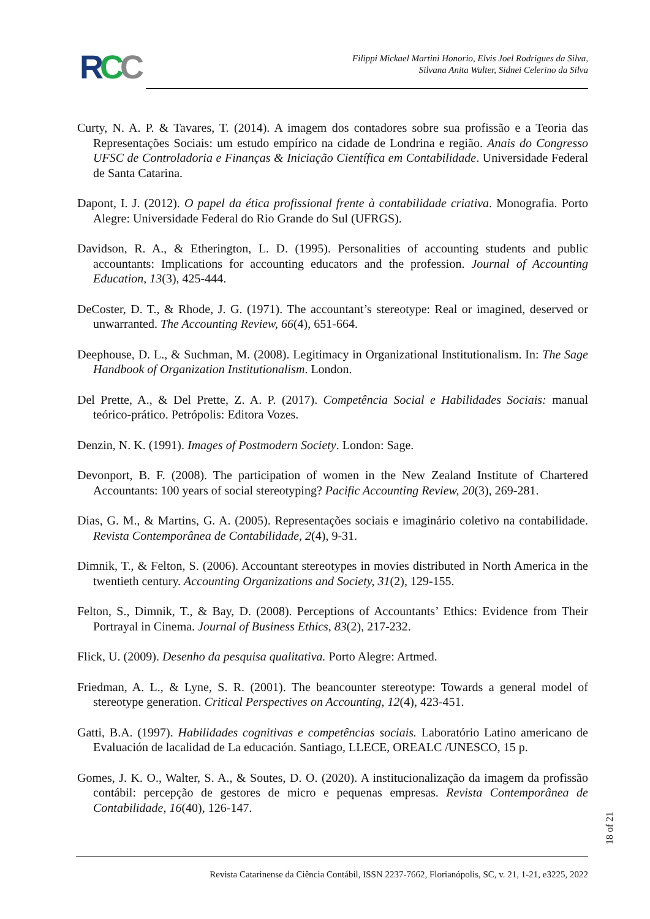RCC
Filippi Mickael Martini Honorio, Elvis Joel Rodrigues da Silva,
Silvana Anita Walter, Sidnei Celerino da Silva
Curty, N. A. P. & Tavares, T. (2014). A imagem dos contadores sobre sua profissão e a Teoria das Representações Sociais: um estudo empírico na cidade de Londrina e região. Anais do Congresso UFSC de Controladoria e Finanças & Iniciação Científica em Contabilidade. Universidade Federal de Santa Catarina.
Dapont, I. J. (2012). O papel da ética profissional frente à contabilidade criativa. Monografia. Porto Alegre: Universidade Federal do Rio Grande do Sul (UFRGS).
Davidson, R. A., & Etherington, L. D. (1995). Personalities of accounting students and public accountants: Implications for accounting educators and the profession. Journal of Accounting Education, 13(3), 425-444.
DeCoster, D. T., & Rhode, J. G. (1971). The accountant’s stereotype: Real or imagined, deserved or unwarranted. The Accounting Review, 66(4), 651-664.
Deephouse, D. L., & Suchman, M. (2008). Legitimacy in Organizational Institutionalism. In: The Sage Handbook of Organization Institutionalism. London.
Del Prette, A., & Del Prette, Z. A. P. (2017). Competência Social e Habilidades Sociais: manual teórico-prático. Petrópolis: Editora Vozes.
Denzin, N. K. (1991). Images of Postmodern Society. London: Sage.
Devonport, B. F. (2008). The participation of women in the New Zealand Institute of Chartered Accountants: 100 years of social stereotyping? Pacific Accounting Review, 20(3), 269-281.
Dias, G. M., & Martins, G. A. (2005). Representações sociais e imaginário coletivo na contabilidade. Revista Contemporânea de Contabilidade, 2(4), 9-31.
Dimnik, T., & Felton, S. (2006). Accountant stereotypes in movies distributed in North America in the twentieth century. Accounting Organizations and Society, 31(2), 129-155.
Felton, S., Dimnik, T., & Bay, D. (2008). Perceptions of Accountants’ Ethics: Evidence from Their Portrayal in Cinema. Journal of Business Ethics, 83(2), 217-232.
Flick, U. (2009). Desenho da pesquisa qualitativa. Porto Alegre: Artmed.
Friedman, A. L., & Lyne, S. R. (2001). The beancounter stereotype: Towards a general model of stereotype generation. Critical Perspectives on Accounting, 12(4), 423-451.
Gatti, B.A. (1997). Habilidades cognitivas e competências sociais. Laboratório Latino americano de Evaluación de lacalidad de La educación. Santiago, LLECE, OREALC /UNESCO, 15 p.
Gomes, J. K. O., Walter, S. A., & Soutes, D. O. (2020). A institucionalização da imagem da profissão contábil: percepção de gestores de micro e pequenas empresas. Revista Contemporânea de Contabilidade, 16(40), 126-147.
18 of 21
Revista Catarinense da Ciência Contábil, ISSN 2237-7662, Florianópolis, SC, v. 21, 1-21, e3225, 2022